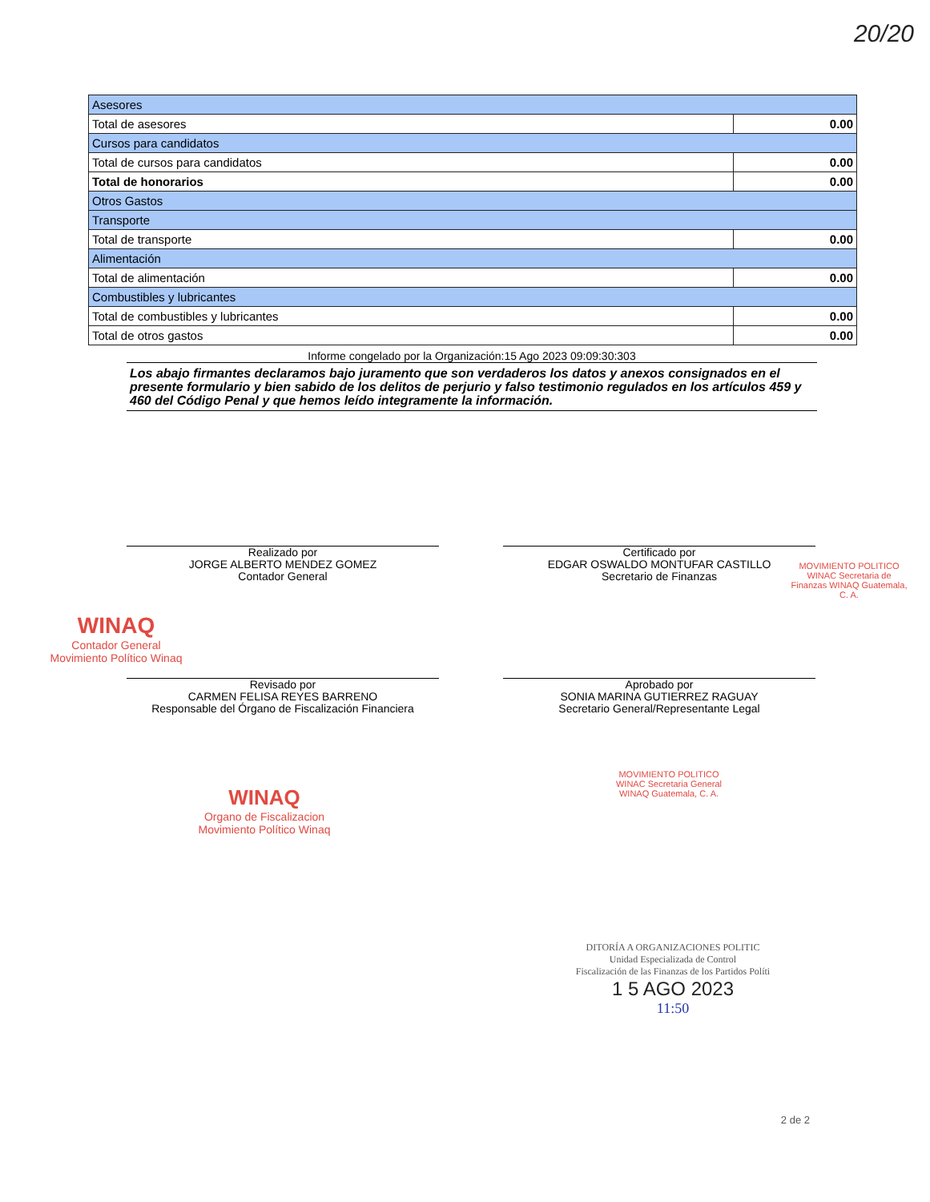20/20
| Asesores | |
| Total de asesores | 0.00 |
| Cursos para candidatos | |
| Total de cursos para candidatos | 0.00 |
| Total de honorarios | 0.00 |
| Otros Gastos | |
| Transporte | |
| Total de transporte | 0.00 |
| Alimentación | |
| Total de alimentación | 0.00 |
| Combustibles y lubricantes | |
| Total de combustibles y lubricantes | 0.00 |
| Total de otros gastos | 0.00 |
Informe congelado por la Organización:15 Ago 2023 09:09:30:303
Los abajo firmantes declaramos bajo juramento que son verdaderos los datos y anexos consignados en el presente formulario y bien sabido de los delitos de perjurio y falso testimonio regulados en los artículos 459 y 460 del Código Penal y que hemos leído integramente la información.
Realizado por
JORGE ALBERTO MENDEZ GOMEZ
Contador General
Certificado por
EDGAR OSWALDO MONTUFAR CASTILLO
Secretario de Finanzas
WINAQ
Contador General
Movimiento Político Winaq
Revisado por
CARMEN FELISA REYES BARRENO
Responsable del Órgano de Fiscalización Financiera
Aprobado por
SONIA MARINA GUTIERREZ RAGUAY
Secretario General/Representante Legal
MOVIMIENTO POLITICO WINAC Secretaria de Finanzas WINAQ Guatemala, C. A.
WINAQ
Organo de Fiscalizacion
Movimiento Político Winaq
MOVIMIENTO POLITICO WINAC Secretaria General WINAQ Guatemala, C. A.
DITORÍA A ORGANIZACIONES POLITIC
Unidad Especializada de Control
Fiscalización de las Finanzas de los Partidos Políti
1 5 AGO 2023
11:50
2 de 2